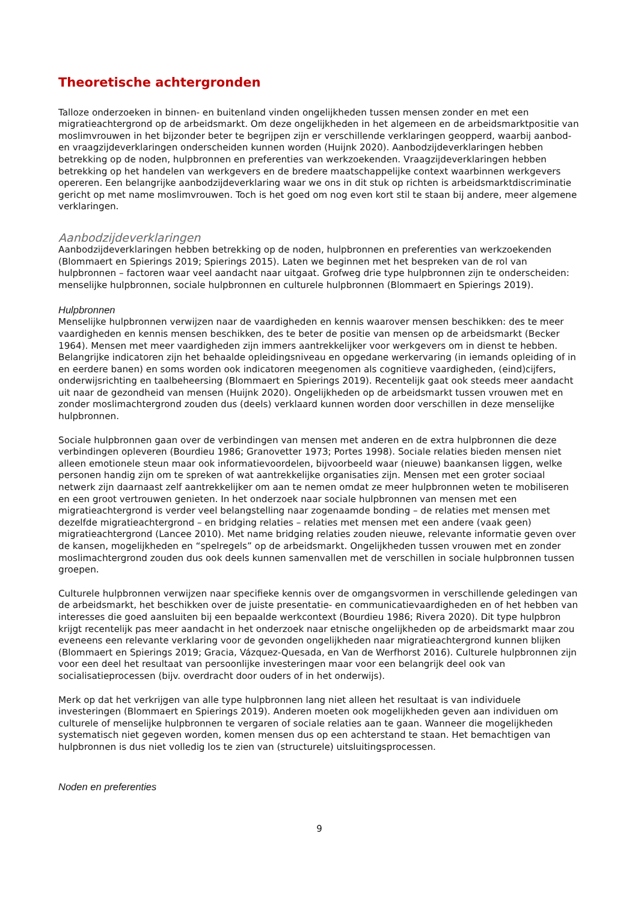Theoretische achtergronden
Talloze onderzoeken in binnen- en buitenland vinden ongelijkheden tussen mensen zonder en met een migratieachtergrond op de arbeidsmarkt. Om deze ongelijkheden in het algemeen en de arbeidsmarktpositie van moslimvrouwen in het bijzonder beter te begrijpen zijn er verschillende verklaringen geopperd, waarbij aanbod- en vraagzijdeverklaringen onderscheiden kunnen worden (Huijnk 2020). Aanbodzijdeverklaringen hebben betrekking op de noden, hulpbronnen en preferenties van werkzoekenden. Vraagzijdeverklaringen hebben betrekking op het handelen van werkgevers en de bredere maatschappelijke context waarbinnen werkgevers opereren. Een belangrijke aanbodzijdeverklaring waar we ons in dit stuk op richten is arbeidsmarktdiscriminatie gericht op met name moslimvrouwen. Toch is het goed om nog even kort stil te staan bij andere, meer algemene verklaringen.
Aanbodzijdeverklaringen
Aanbodzijdeverklaringen hebben betrekking op de noden, hulpbronnen en preferenties van werkzoekenden (Blommaert en Spierings 2019; Spierings 2015). Laten we beginnen met het bespreken van de rol van hulpbronnen – factoren waar veel aandacht naar uitgaat. Grofweg drie type hulpbronnen zijn te onderscheiden: menselijke hulpbronnen, sociale hulpbronnen en culturele hulpbronnen (Blommaert en Spierings 2019).
Hulpbronnen
Menselijke hulpbronnen verwijzen naar de vaardigheden en kennis waarover mensen beschikken: des te meer vaardigheden en kennis mensen beschikken, des te beter de positie van mensen op de arbeidsmarkt (Becker 1964). Mensen met meer vaardigheden zijn immers aantrekkelijker voor werkgevers om in dienst te hebben. Belangrijke indicatoren zijn het behaalde opleidingsniveau en opgedane werkervaring (in iemands opleiding of in en eerdere banen) en soms worden ook indicatoren meegenomen als cognitieve vaardigheden, (eind)cijfers, onderwijsrichting en taalbeheersing (Blommaert en Spierings 2019). Recentelijk gaat ook steeds meer aandacht uit naar de gezondheid van mensen (Huijnk 2020). Ongelijkheden op de arbeidsmarkt tussen vrouwen met en zonder moslimachtergrond zouden dus (deels) verklaard kunnen worden door verschillen in deze menselijke hulpbronnen.
Sociale hulpbronnen gaan over de verbindingen van mensen met anderen en de extra hulpbronnen die deze verbindingen opleveren (Bourdieu 1986; Granovetter 1973; Portes 1998). Sociale relaties bieden mensen niet alleen emotionele steun maar ook informatievoordelen, bijvoorbeeld waar (nieuwe) baankansen liggen, welke personen handig zijn om te spreken of wat aantrekkelijke organisaties zijn. Mensen met een groter sociaal netwerk zijn daarnaast zelf aantrekkelijker om aan te nemen omdat ze meer hulpbronnen weten te mobiliseren en een groot vertrouwen genieten. In het onderzoek naar sociale hulpbronnen van mensen met een migratieachtergrond is verder veel belangstelling naar zogenaamde bonding – de relaties met mensen met dezelfde migratieachtergrond – en bridging relaties – relaties met mensen met een andere (vaak geen) migratieachtergrond (Lancee 2010). Met name bridging relaties zouden nieuwe, relevante informatie geven over de kansen, mogelijkheden en “spelregels” op de arbeidsmarkt. Ongelijkheden tussen vrouwen met en zonder moslimachtergrond zouden dus ook deels kunnen samenvallen met de verschillen in sociale hulpbronnen tussen groepen.
Culturele hulpbronnen verwijzen naar specifieke kennis over de omgangsvormen in verschillende geledingen van de arbeidsmarkt, het beschikken over de juiste presentatie- en communicatievaardigheden en of het hebben van interesses die goed aansluiten bij een bepaalde werkcontext (Bourdieu 1986; Rivera 2020). Dit type hulpbron krijgt recentelijk pas meer aandacht in het onderzoek naar etnische ongelijkheden op de arbeidsmarkt maar zou eveneens een relevante verklaring voor de gevonden ongelijkheden naar migratieachtergrond kunnen blijken (Blommaert en Spierings 2019; Gracia, Vázquez-Quesada, en Van de Werfhorst 2016). Culturele hulpbronnen zijn voor een deel het resultaat van persoonlijke investeringen maar voor een belangrijk deel ook van socialisatieprocessen (bijv. overdracht door ouders of in het onderwijs).
Merk op dat het verkrijgen van alle type hulpbronnen lang niet alleen het resultaat is van individuele investeringen (Blommaert en Spierings 2019). Anderen moeten ook mogelijkheden geven aan individuen om culturele of menselijke hulpbronnen te vergaren of sociale relaties aan te gaan. Wanneer die mogelijkheden systematisch niet gegeven worden, komen mensen dus op een achterstand te staan. Het bemachtigen van hulpbronnen is dus niet volledig los te zien van (structurele) uitsluitingsprocessen.
Noden en preferenties
9